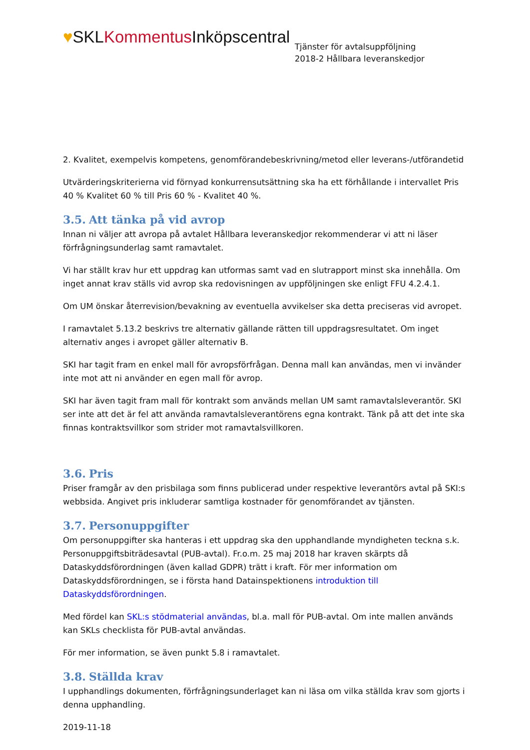♥SKLKommentus Inköpscentral
Tjänster för avtalsuppföljning
2018-2 Hållbara leveranskedjor
2. Kvalitet, exempelvis kompetens, genomförandebeskrivning/metod eller leverans-/utförandetid
Utvärderingskriterierna vid förnyad konkurrensutsättning ska ha ett förhållande i intervallet Pris 40 % Kvalitet 60 % till Pris 60 % - Kvalitet 40 %.
3.5. Att tänka på vid avrop
Innan ni väljer att avropa på avtalet Hållbara leveranskedjor rekommenderar vi att ni läser förfrågningsunderlag samt ramavtalet.
Vi har ställt krav hur ett uppdrag kan utformas samt vad en slutrapport minst ska innehålla. Om inget annat krav ställs vid avrop ska redovisningen av uppföljningen ske enligt FFU 4.2.4.1.
Om UM önskar återrevision/bevakning av eventuella avvikelser ska detta preciseras vid avropet.
I ramavtalet 5.13.2 beskrivs tre alternativ gällande rätten till uppdragsresultatet. Om inget alternativ anges i avropet gäller alternativ B.
SKI har tagit fram en enkel mall för avropsförfrågan. Denna mall kan användas, men vi invänder inte mot att ni använder en egen mall för avrop.
SKI har även tagit fram mall för kontrakt som används mellan UM samt ramavtalsleverantör. SKI ser inte att det är fel att använda ramavtalsleverantörens egna kontrakt. Tänk på att det inte ska finnas kontraktsvillkor som strider mot ramavtalsvillkoren.
3.6. Pris
Priser framgår av den prisbilaga som finns publicerad under respektive leverantörs avtal på SKI:s webbsida. Angivet pris inkluderar samtliga kostnader för genomförandet av tjänsten.
3.7. Personuppgifter
Om personuppgifter ska hanteras i ett uppdrag ska den upphandlande myndigheten teckna s.k. Personuppgiftsbiträdesavtal (PUB-avtal). Fr.o.m. 25 maj 2018 har kraven skärpts då Dataskyddsförordningen (även kallad GDPR) trätt i kraft. För mer information om Dataskyddsförordningen, se i första hand Datainspektionens introduktion till Dataskyddsförordningen.
Med fördel kan SKL:s stödmaterial användas, bl.a. mall för PUB-avtal. Om inte mallen används kan SKLs checklista för PUB-avtal användas.
För mer information, se även punkt 5.8 i ramavtalet.
3.8. Ställda krav
I upphandlings dokumenten, förfrågningsunderlaget kan ni läsa om vilka ställda krav som gjorts i denna upphandling.
2019-11-18